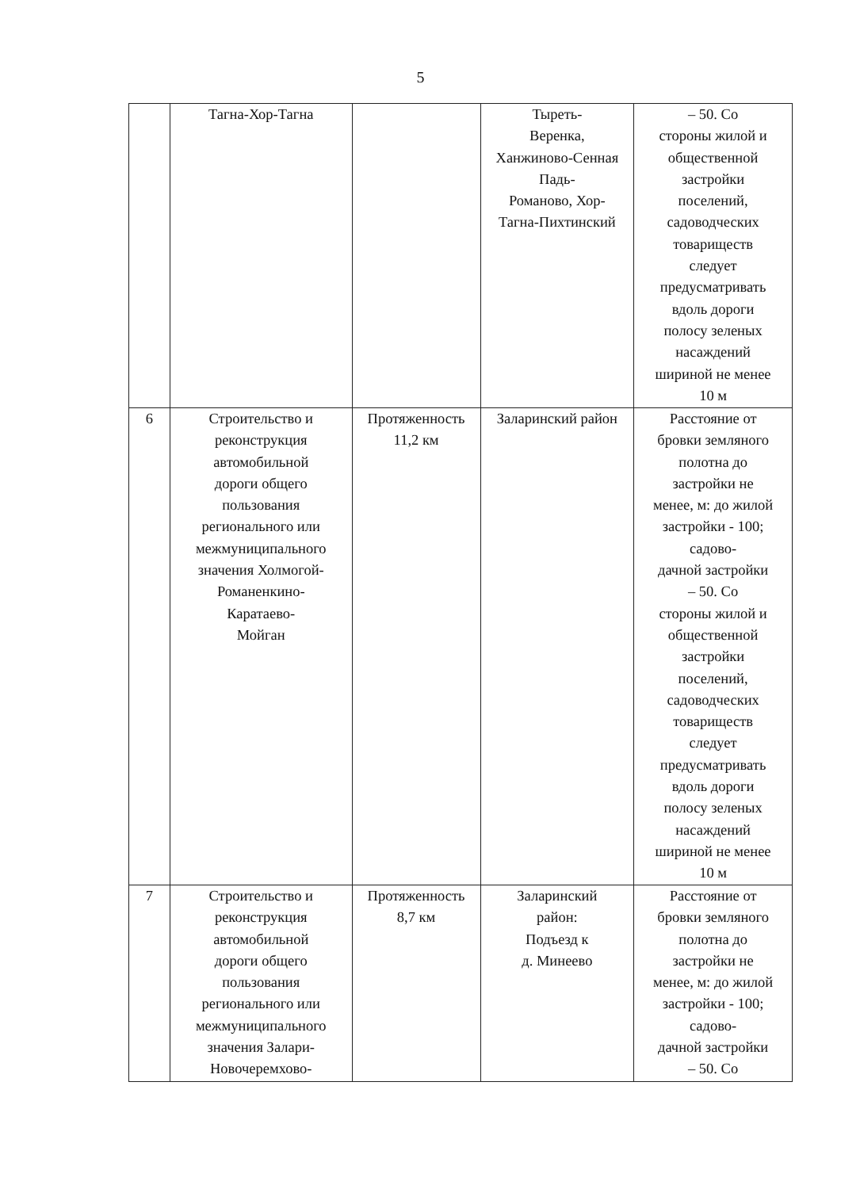5
| | Тагна-Хор-Тагна | | Тыреть- Веренка, Ханжиново-Сенная Падь- Романово, Хор- Тагна-Пихтинский | – 50. Со стороны жилой и общественной застройки поселений, садоводческих товариществ следует предусматривать вдоль дороги полосу зеленых насаждений шириной не менее 10 м |
| 6 | Строительство и реконструкция автомобильной дороги общего пользования регионального или межмуниципального значения Холмогой- Романенкино- Каратаево- Мойган | Протяженность 11,2 км | Заларинский район | Расстояние от бровки земляного полотна до застройки не менее, м: до жилой застройки - 100; садово- дачной застройки – 50. Со стороны жилой и общественной застройки поселений, садоводческих товариществ следует предусматривать вдоль дороги полосу зеленых насаждений шириной не менее 10 м |
| 7 | Строительство и реконструкция автомобильной дороги общего пользования регионального или межмуниципального значения Залари- Новочеремхово- | Протяженность 8,7 км | Заларинский район: Подъезд к д. Минеево | Расстояние от бровки земляного полотна до застройки не менее, м: до жилой застройки - 100; садово- дачной застройки – 50. Со |